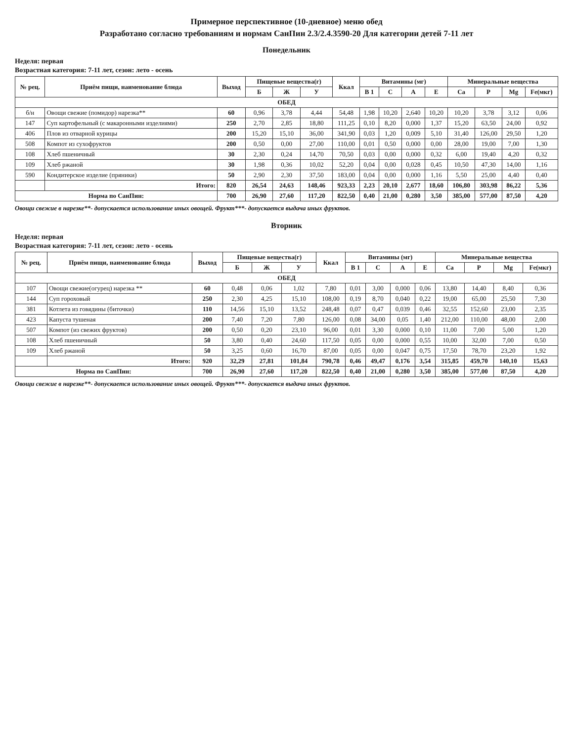Примерное перспективное (10-дневное) меню обед
Разработано согласно требованиям и нормам СанПин 2.3/2.4.3590-20 Для категории детей 7-11 лет
Понедельник
Неделя: первая
Возрастная категория: 7-11 лет, сезон: лето - осень
| № рец. | Приём пищи, наименование блюда | Выход | Пищевые вещества(г) | | | Ккал | Витамины (мг) | | | | Минеральные вещества | | | |
| --- | --- | --- | --- | --- | --- | --- | --- | --- | --- | --- | --- | --- | --- | --- |
| | | | Б | Ж | У | | В 1 | С | А | Е | Са | Р | Mg | Fe(мкг) |
| ОБЕД | | | | | | | | | | | | | | |
| б/н | Овощи свежие (помидор) нарезка** | 60 | 0,96 | 3,78 | 4,44 | 54,48 | 1,98 | 10,20 | 2,640 | 10,20 | 10,20 | 3,78 | 3,12 | 0,06 |
| 147 | Суп картофельный (с макаронными изделиями) | 250 | 2,70 | 2,85 | 18,80 | 111,25 | 0,10 | 8,20 | 0,000 | 1,37 | 15,20 | 63,50 | 24,00 | 0,92 |
| 406 | Плов из отварной курицы | 200 | 15,20 | 15,10 | 36,00 | 341,90 | 0,03 | 1,20 | 0,009 | 5,10 | 31,40 | 126,00 | 29,50 | 1,20 |
| 508 | Компот из сухофруктов | 200 | 0,50 | 0,00 | 27,00 | 110,00 | 0,01 | 0,50 | 0,000 | 0,00 | 28,00 | 19,00 | 7,00 | 1,30 |
| 108 | Хлеб пшеничный | 30 | 2,30 | 0,24 | 14,70 | 70,50 | 0,03 | 0,00 | 0,000 | 0,32 | 6,00 | 19,40 | 4,20 | 0,32 |
| 109 | Хлеб ржаной | 30 | 1,98 | 0,36 | 10,02 | 52,20 | 0,04 | 0,00 | 0,028 | 0,45 | 10,50 | 47,30 | 14,00 | 1,16 |
| 590 | Кондитерское изделие (пряники) | 50 | 2,90 | 2,30 | 37,50 | 183,00 | 0,04 | 0,00 | 0,000 | 1,16 | 5,50 | 25,00 | 4,40 | 0,40 |
| | Итого: | 820 | 26,54 | 24,63 | 148,46 | 923,33 | 2,23 | 20,10 | 2,677 | 18,60 | 106,80 | 303,98 | 86,22 | 5,36 |
| Норма по СанПин: | | 700 | 26,90 | 27,60 | 117,20 | 822,50 | 0,40 | 21,00 | 0,280 | 3,50 | 385,00 | 577,00 | 87,50 | 4,20 |
Овощи свежие в нарезке**- допускается использование иных овощей. Фрукт***- допускается выдача иных фруктов.
Вторник
Неделя: первая
Возрастная категория: 7-11 лет, сезон: лето - осень
| № рец. | Приём пищи, наименование блюда | Выход | Пищевые вещества(г) | | | Ккал | Витамины (мг) | | | | Минеральные вещества | | | |
| --- | --- | --- | --- | --- | --- | --- | --- | --- | --- | --- | --- | --- | --- | --- |
| | | | Б | Ж | У | | В 1 | С | А | Е | Са | Р | Mg | Fe(мкг) |
| ОБЕД | | | | | | | | | | | | | | |
| 107 | Овощи свежие(огурец) нарезка ** | 60 | 0,48 | 0,06 | 1,02 | 7,80 | 0,01 | 3,00 | 0,000 | 0,06 | 13,80 | 14,40 | 8,40 | 0,36 |
| 144 | Суп гороховый | 250 | 2,30 | 4,25 | 15,10 | 108,00 | 0,19 | 8,70 | 0,040 | 0,22 | 19,00 | 65,00 | 25,50 | 7,30 |
| 381 | Котлета из говядины (биточки) | 110 | 14,56 | 15,10 | 13,52 | 248,48 | 0,07 | 0,47 | 0,039 | 0,46 | 32,55 | 152,60 | 23,00 | 2,35 |
| 423 | Капуста тушеная | 200 | 7,40 | 7,20 | 7,80 | 126,00 | 0,08 | 34,00 | 0,05 | 1,40 | 212,00 | 110,00 | 48,00 | 2,00 |
| 507 | Компот (из свежих фруктов) | 200 | 0,50 | 0,20 | 23,10 | 96,00 | 0,01 | 3,30 | 0,000 | 0,10 | 11,00 | 7,00 | 5,00 | 1,20 |
| 108 | Хлеб пшеничный | 50 | 3,80 | 0,40 | 24,60 | 117,50 | 0,05 | 0,00 | 0,000 | 0,55 | 10,00 | 32,00 | 7,00 | 0,50 |
| 109 | Хлеб ржаной | 50 | 3,25 | 0,60 | 16,70 | 87,00 | 0,05 | 0,00 | 0,047 | 0,75 | 17,50 | 78,70 | 23,20 | 1,92 |
| | Итого: | 920 | 32,29 | 27,81 | 101,84 | 790,78 | 0,46 | 49,47 | 0,176 | 3,54 | 315,85 | 459,70 | 140,10 | 15,63 |
| Норма по СанПин: | | 700 | 26,90 | 27,60 | 117,20 | 822,50 | 0,40 | 21,00 | 0,280 | 3,50 | 385,00 | 577,00 | 87,50 | 4,20 |
Овощи свежие в нарезке**- допускается использование иных овощей. Фрукт***- допускается выдача иных фруктов.